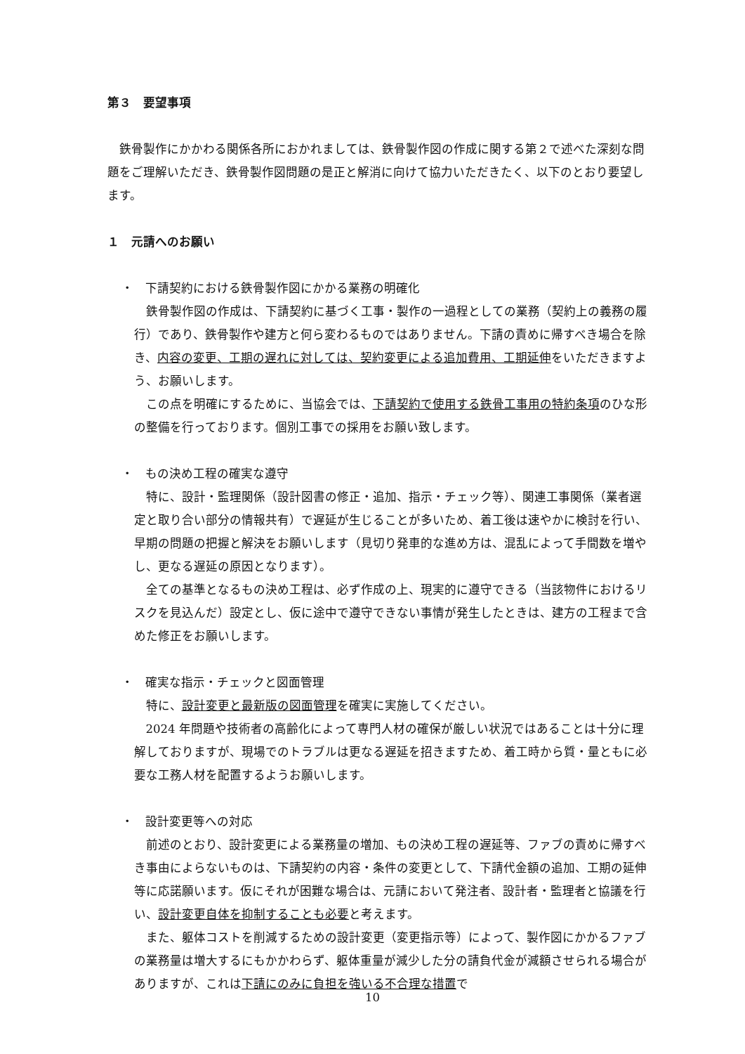第３　要望事項
鉄骨製作にかかわる関係各所におかれましては、鉄骨製作図の作成に関する第２で述べた深刻な問題をご理解いただき、鉄骨製作図問題の是正と解消に向けて協力いただきたく、以下のとおり要望します。
１　元請へのお願い
・　下請契約における鉄骨製作図にかかる業務の明確化
鉄骨製作図の作成は、下請契約に基づく工事・製作の一過程としての業務（契約上の義務の履行）であり、鉄骨製作や建方と何ら変わるものではありません。下請の責めに帰すべき場合を除き、内容の変更、工期の遅れに対しては、契約変更による追加費用、工期延伸をいただきますよう、お願いします。
この点を明確にするために、当協会では、下請契約で使用する鉄骨工事用の特約条項のひな形の整備を行っております。個別工事での採用をお願い致します。
・　もの決め工程の確実な遵守
特に、設計・監理関係（設計図書の修正・追加、指示・チェック等）、関連工事関係（業者選定と取り合い部分の情報共有）で遅延が生じることが多いため、着工後は速やかに検討を行い、早期の問題の把握と解決をお願いします（見切り発車的な進め方は、混乱によって手間数を増やし、更なる遅延の原因となります）。
全ての基準となるもの決め工程は、必ず作成の上、現実的に遵守できる（当該物件におけるリスクを見込んだ）設定とし、仮に途中で遵守できない事情が発生したときは、建方の工程まで含めた修正をお願いします。
・　確実な指示・チェックと図面管理
特に、設計変更と最新版の図面管理を確実に実施してください。
2024 年問題や技術者の高齢化によって専門人材の確保が厳しい状況ではあることは十分に理解しておりますが、現場でのトラブルは更なる遅延を招きますため、着工時から質・量ともに必要な工務人材を配置するようお願いします。
・　設計変更等への対応
前述のとおり、設計変更による業務量の増加、もの決め工程の遅延等、ファブの責めに帰すべき事由によらないものは、下請契約の内容・条件の変更として、下請代金額の追加、工期の延伸等に応諾願います。仮にそれが困難な場合は、元請において発注者、設計者・監理者と協議を行い、設計変更自体を抑制することも必要と考えます。
また、躯体コストを削減するための設計変更（変更指示等）によって、製作図にかかるファブの業務量は増大するにもかかわらず、躯体重量が減少した分の請負代金が減額させられる場合がありますが、これは下請にのみに負担を強いる不合理な措置で
10